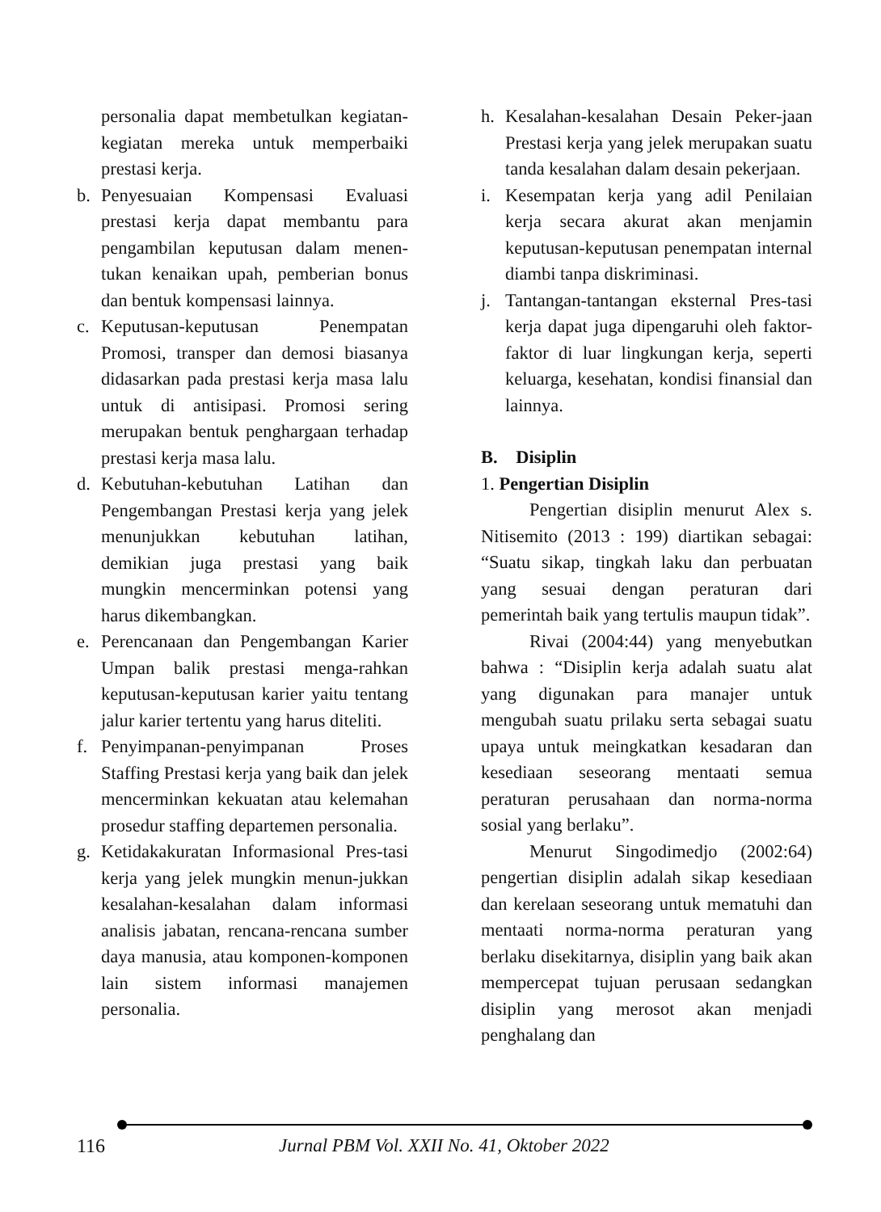personalia dapat membetulkan kegiatan-kegiatan mereka untuk memperbaiki prestasi kerja.
b. Penyesuaian Kompensasi Evaluasi prestasi kerja dapat membantu para pengambilan keputusan dalam menen-tukan kenaikan upah, pemberian bonus dan bentuk kompensasi lainnya.
c. Keputusan-keputusan Penempatan Promosi, transper dan demosi biasanya didasarkan pada prestasi kerja masa lalu untuk di antisipasi. Promosi sering merupakan bentuk penghargaan terhadap prestasi kerja masa lalu.
d. Kebutuhan-kebutuhan Latihan dan Pengembangan Prestasi kerja yang jelek menunjukkan kebutuhan latihan, demikian juga prestasi yang baik mungkin mencerminkan potensi yang harus dikembangkan.
e. Perencanaan dan Pengembangan Karier Umpan balik prestasi menga-rahkan keputusan-keputusan karier yaitu tentang jalur karier tertentu yang harus diteliti.
f. Penyimpanan-penyimpanan Proses Staffing Prestasi kerja yang baik dan jelek mencerminkan kekuatan atau kelemahan prosedur staffing departemen personalia.
g. Ketidakakuratan Informasional Pres-tasi kerja yang jelek mungkin menun-jukkan kesalahan-kesalahan dalam informasi analisis jabatan, rencana-rencana sumber daya manusia, atau komponen-komponen lain sistem informasi manajemen personalia.
h. Kesalahan-kesalahan Desain Peker-jaan Prestasi kerja yang jelek merupakan suatu tanda kesalahan dalam desain pekerjaan.
i. Kesempatan kerja yang adil Penilaian kerja secara akurat akan menjamin keputusan-keputusan penempatan internal diambi tanpa diskriminasi.
j. Tantangan-tantangan eksternal Pres-tasi kerja dapat juga dipengaruhi oleh faktor-faktor di luar lingkungan kerja, seperti keluarga, kesehatan, kondisi finansial dan lainnya.
B. Disiplin
1. Pengertian Disiplin
Pengertian disiplin menurut Alex s. Nitisemito (2013 : 199) diartikan sebagai: “Suatu sikap, tingkah laku dan perbuatan yang sesuai dengan peraturan dari pemerintah baik yang tertulis maupun tidak”.
Rivai (2004:44) yang menyebutkan bahwa : “Disiplin kerja adalah suatu alat yang digunakan para manajer untuk mengubah suatu prilaku serta sebagai suatu upaya untuk meingkatkan kesadaran dan kesediaan seseorang mentaati semua peraturan perusahaan dan norma-norma sosial yang berlaku”.
Menurut Singodimedjo (2002:64) pengertian disiplin adalah sikap kesediaan dan kerelaan seseorang untuk mematuhi dan mentaati norma-norma peraturan yang berlaku disekitarnya, disiplin yang baik akan mempercepat tujuan perusaan sedangkan disiplin yang merosot akan menjadi penghalang dan
116 Jurnal PBM Vol. XXII No. 41, Oktober 2022